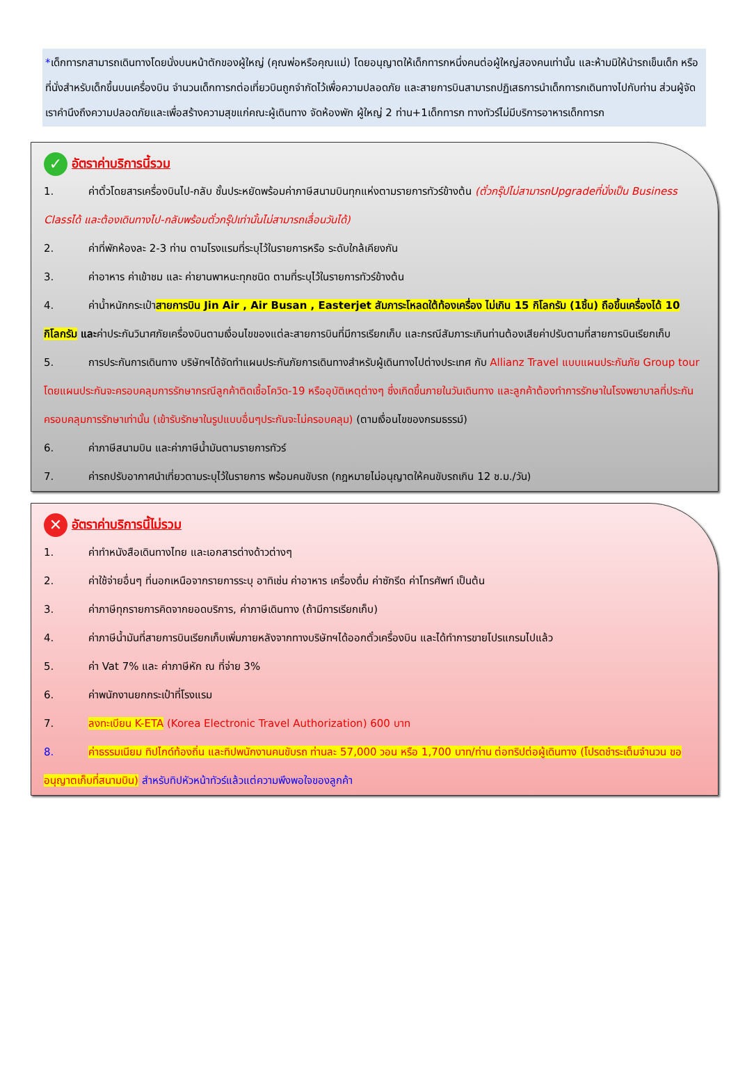*เด็กทารกสามารถเดินทางโดยนั่งบนหน้าตักของผู้ใหญ่ (คุณพ่อหรือคุณแม่) โดยอนุญาตให้เด็กทารกหนึ่งคนต่อผู้ใหญ่สองคนเท่านั้น และห้ามมิให้นำรถเข็นเด็ก หรือที่นั่งสำหรับเด็กขึ้นบนเครื่องบิน จำนวนเด็กทารกต่อเที่ยวบินถูกจำกัดไว้เพื่อความปลอดภัย และสายการบินสามารถปฏิเสธการนำเด็กทารกเดินทางไปกับท่าน ส่วนผู้จัด เราคำนึงถึงความปลอดภัยและเพื่อสร้างความสุขแก่คณะผู้เดินทาง จัดห้องพัก ผู้ใหญ่ 2 ท่าน+1เด็กทารก ทางทัวร์ไม่มีบริการอาหารเด็กทารก
✓ อัตราค่าบริการนี้รวม
1. ค่าตั๋วโดยสารเครื่องบินไป-กลับ ชั้นประหยัดพร้อมค่าภาษีสนามบินทุกแห่งตามรายการทัวร์ข้างต้น (ตั๋วกรุ๊ปไม่สามารถUpgradeที่นั่งเป็น Business Classได้ และต้องเดินทางไป-กลับพร้อมตั๋วกรุ๊ปเท่านั้นไม่สามารถเลื่อนวันได้)
2. ค่าที่พักห้องละ 2-3 ท่าน ตามโรงแรมที่ระบุไว้ในรายการหรือ ระดับใกล้เคียงกัน
3. ค่าอาหาร ค่าเข้าชม และ ค่ายานพาหนะทุกชนิด ตามที่ระบุไว้ในรายการทัวร์ข้างต้น
4. ค่าน้ำหนักกระเป๋าสายการบิน Jin Air , Air Busan , Easterjet สัมภาระโหลดใต้ท้องเครื่อง ไม่เกิน 15 กิโลกรัม (1ชิ้น) ถือขึ้นเครื่องได้ 10 กิโลกรัม และค่าประกันวินาศภัยเครื่องบินตามเงื่อนไขของแต่ละสายการบินที่มีการเรียกเก็บ และกรณีสัมภาระเกินท่านต้องเสียค่าปรับตามที่สายการบินเรียกเก็บ
5. การประกันการเดินทาง บริษัทฯได้จัดทำแผนประกันภัยการเดินทางสำหรับผู้เดินทางไปต่างประเทศ กับ Allianz Travel แบบแผนประกันภัย Group tour โดยแผนประกันจะครอบคลุมการรักษากรณีลูกค้าติดเชื้อโควิด-19 หรืออุบัติเหตุต่างๆ ซึ่งเกิดขึ้นภายในวันเดินทาง และลูกค้าต้องทำการรักษาในโรงพยาบาลที่ประกันครอบคลุมการรักษาเท่านั้น (เข้ารับรักษาในรูปแบบอื่นๆประกันจะไม่ครอบคลุม) (ตามเงื่อนไขของกรมธรรม์)
6. ค่าภาษีสนามบิน และค่าภาษีน้ำมันตามรายการทัวร์
7. ค่ารถปรับอากาศนำเที่ยวตามระบุไว้ในรายการ พร้อมคนขับรถ (กฎหมายไม่อนุญาตให้คนขับรถเกิน 12 ช.ม./วัน)
✕ อัตราค่าบริการนี้ไม่รวม
1. ค่าทำหนังสือเดินทางไทย และเอกสารต่างด้าวต่างๆ
2. ค่าใช้จ่ายอื่นๆ ที่นอกเหนือจากรายการระบุ อาทิเช่น ค่าอาหาร เครื่องดื่ม ค่าซักรีด ค่าโทรศัพท์ เป็นต้น
3. ค่าภาษีทุกรายการคิดจากยอดบริการ, ค่าภาษีเดินทาง (ถ้ามีการเรียกเก็บ)
4. ค่าภาษีน้ำมันที่สายการบินเรียกเก็บเพิ่มภายหลังจากทางบริษัทฯได้ออกตั๋วเครื่องบิน และได้ทำการขายโปรแกรมไปแล้ว
5. ค่า Vat 7% และ ค่าภาษีหัก ณ ที่จ่าย 3%
6. ค่าพนักงานยกกระเป๋าที่โรงแรม
7. ลงทะเบียน K-ETA (Korea Electronic Travel Authorization) 600 บาท
8. ค่าธรรมเนียม ทิปไกด์ท้องถิ่น และทิปพนักงานคนขับรถ ท่านละ 57,000 วอน หรือ 1,700 บาท/ท่าน ต่อทริปต่อผู้เดินทาง (โปรดชำระเต็มจำนวน ขออนุญาตเก็บที่สนามบิน) สำหรับทิปหัวหน้าทัวร์แล้วแต่ความพึงพอใจของลูกค้า